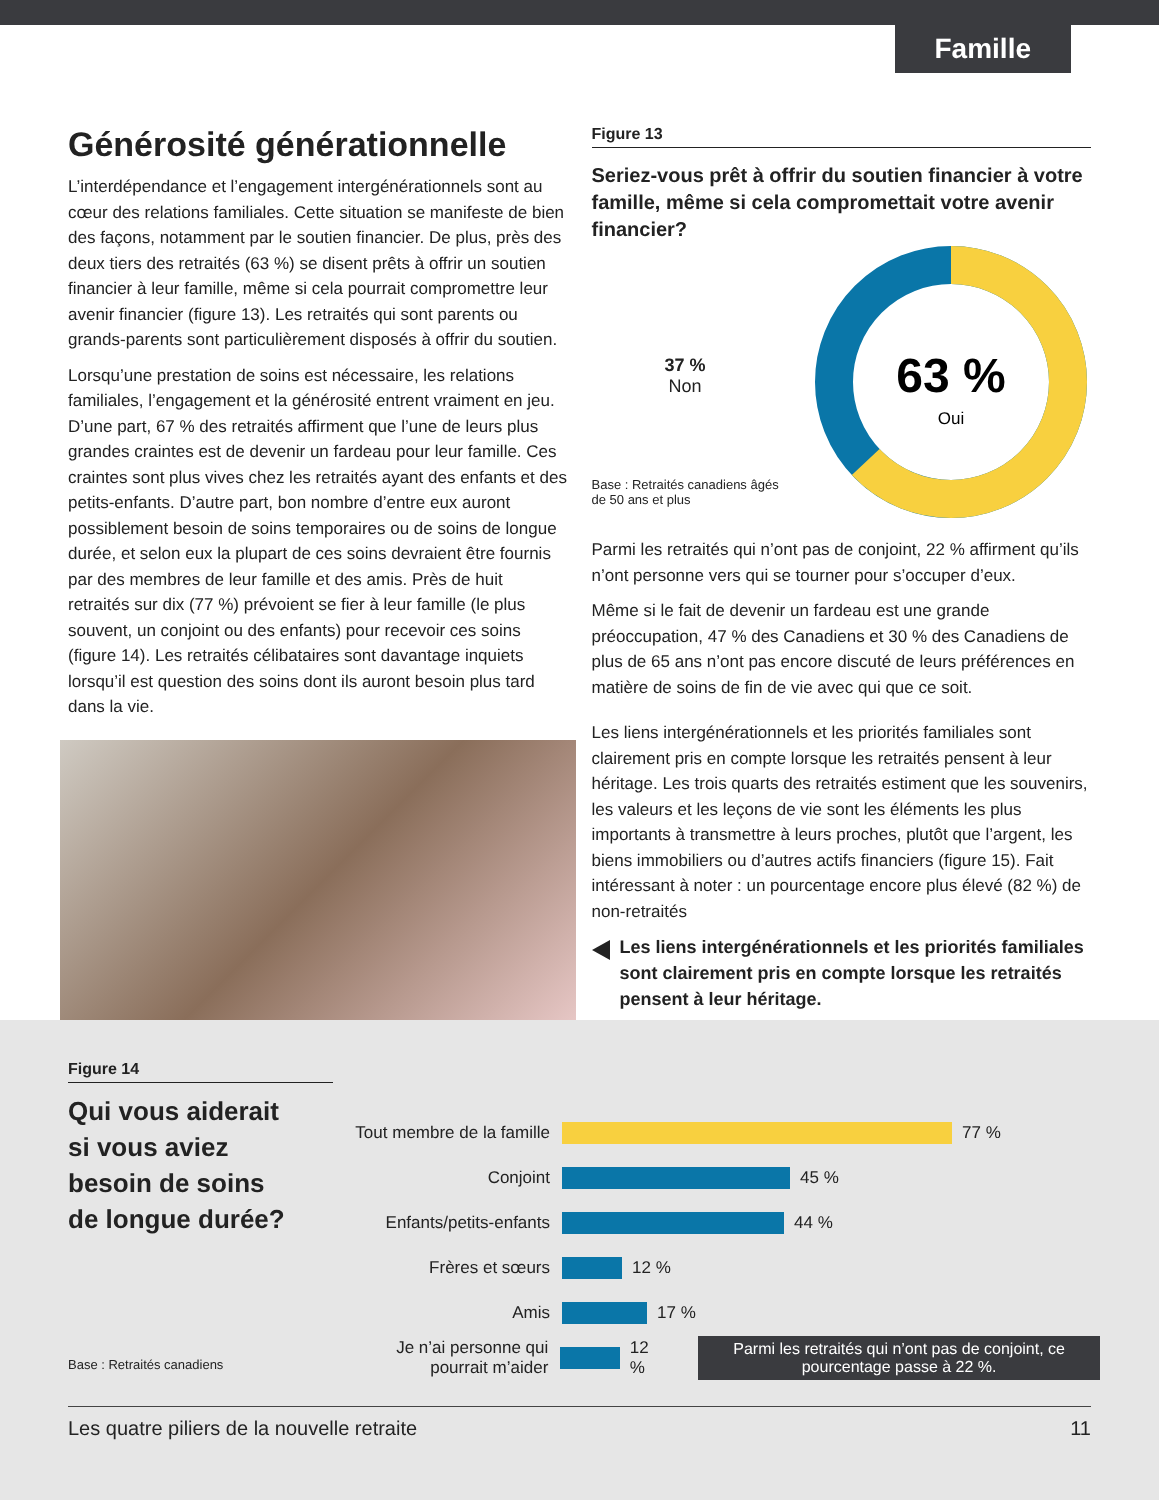Famille
Générosité générationnelle
L’interdépendance et l’engagement intergénérationnels sont au cœur des relations familiales. Cette situation se manifeste de bien des façons, notamment par le soutien financier. De plus, près des deux tiers des retraités (63 %) se disent prêts à offrir un soutien financier à leur famille, même si cela pourrait compromettre leur avenir financier (figure 13). Les retraités qui sont parents ou grands-parents sont particulièrement disposés à offrir du soutien.
Lorsqu’une prestation de soins est nécessaire, les relations familiales, l’engagement et la générosité entrent vraiment en jeu. D’une part, 67 % des retraités affirment que l’une de leurs plus grandes craintes est de devenir un fardeau pour leur famille. Ces craintes sont plus vives chez les retraités ayant des enfants et des petits-enfants. D’autre part, bon nombre d’entre eux auront possiblement besoin de soins temporaires ou de soins de longue durée, et selon eux la plupart de ces soins devraient être fournis par des membres de leur famille et des amis. Près de huit retraités sur dix (77 %) prévoient se fier à leur famille (le plus souvent, un conjoint ou des enfants) pour recevoir ces soins (figure 14). Les retraités célibataires sont davantage inquiets lorsqu’il est question des soins dont ils auront besoin plus tard dans la vie.
Figure 13
Seriez-vous prêt à offrir du soutien financier à votre famille, même si cela compromettait votre avenir financier?
37 %
Non
Base : Retraités canadiens âgés
de 50 ans et plus
63 %
Oui
Parmi les retraités qui n’ont pas de conjoint, 22 % affirment qu’ils n’ont personne vers qui se tourner pour s’occuper d’eux.
Même si le fait de devenir un fardeau est une grande préoccupation, 47 % des Canadiens et 30 % des Canadiens de plus de 65 ans n’ont pas encore discuté de leurs préférences en matière de soins de fin de vie avec qui que ce soit.
Les liens intergénérationnels et les priorités familiales sont clairement pris en compte lorsque les retraités pensent à leur héritage. Les trois quarts des retraités estiment que les souvenirs, les valeurs et les leçons de vie sont les éléments les plus importants à transmettre à leurs proches, plutôt que l’argent, les biens immobiliers ou d’autres actifs financiers (figure 15). Fait intéressant à noter : un pourcentage encore plus élevé (82 %) de non-retraités
Les liens intergénérationnels et les priorités familiales sont clairement pris en compte lorsque les retraités pensent à leur héritage.
Figure 14
Qui vous aiderait
si vous aviez
besoin de soins
de longue durée?
Base : Retraités canadiens
Tout membre de la famille
77 %
Conjoint 45 %
Enfants/petits-enfants
44 %
Frères et sœurs 12 %
Amis 17 %
Je n’ai personne qui pourrait m’aider
12 %
Parmi les retraités qui n’ont pas de conjoint, ce pourcentage passe à 22 %.
Les quatre piliers de la nouvelle retraite 11